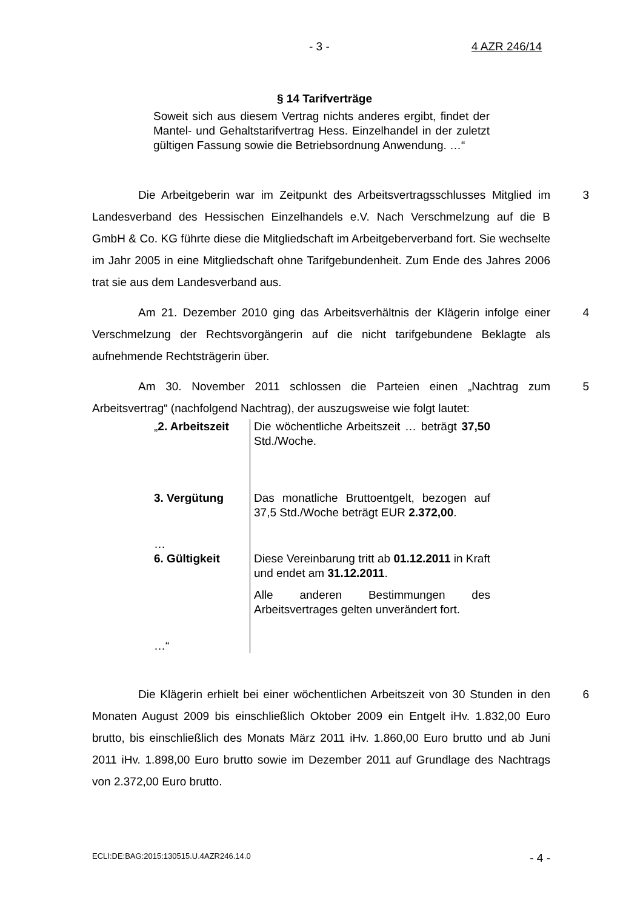- 3 - 4 AZR 246/14
§ 14 Tarifverträge
Soweit sich aus diesem Vertrag nichts anderes ergibt, findet der Mantel- und Gehaltstarifvertrag Hess. Einzelhandel in der zuletzt gültigen Fassung sowie die Betriebsordnung Anwendung. …“
Die Arbeitgeberin war im Zeitpunkt des Arbeitsvertragsschlusses Mitglied im Landesverband des Hessischen Einzelhandels e.V. Nach Verschmelzung auf die B GmbH & Co. KG führte diese die Mitgliedschaft im Arbeitgeberverband fort. Sie wechselte im Jahr 2005 in eine Mitgliedschaft ohne Tarifgebundenheit. Zum Ende des Jahres 2006 trat sie aus dem Landesverband aus.
3
Am 21. Dezember 2010 ging das Arbeitsverhältnis der Klägerin infolge einer Verschmelzung der Rechtsvorgängerin auf die nicht tarifgebundene Beklagte als aufnehmende Rechtsträgerin über.
4
Am 30. November 2011 schlossen die Parteien einen „Nachtrag zum Arbeitsvertrag“ (nachfolgend Nachtrag), der auszugsweise wie folgt lautet:
5
| „ 2. Arbeitszeit | Die wöchentliche Arbeitszeit … beträgt 37,50 Std./Woche. |
| 3. Vergütung … | Das monatliche Bruttoentgelt, bezogen auf 37,5 Std./Woche beträgt EUR 2.372,00 . |
| 6. Gültigkeit …“ | Diese Vereinbarung tritt ab 01.12.2011 in Kraft und endet am 31.12.2011 . Alle anderen Bestimmungen des Arbeitsvertrages gelten unverändert fort. |
Die Klägerin erhielt bei einer wöchentlichen Arbeitszeit von 30 Stunden in den Monaten August 2009 bis einschließlich Oktober 2009 ein Entgelt iHv. 1.832,00 Euro brutto, bis einschließlich des Monats März 2011 iHv. 1.860,00 Euro brutto und ab Juni 2011 iHv. 1.898,00 Euro brutto sowie im Dezember 2011 auf Grundlage des Nachtrags von 2.372,00 Euro brutto.
6
ECLI:DE:BAG:2015:130515.U.4AZR246.14.0 - 4 -